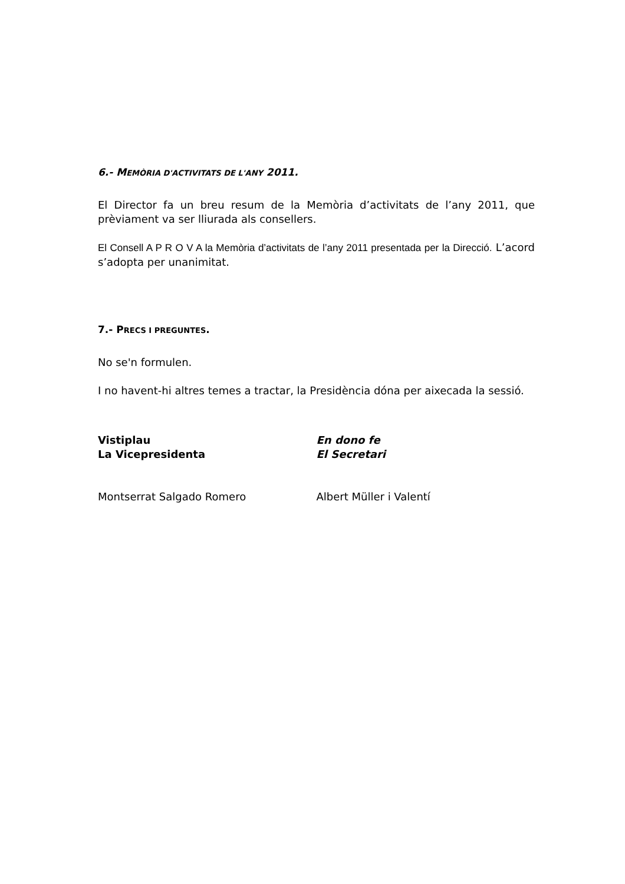6.- MEMÒRIA D'ACTIVITATS DE L'ANY 2011.
El Director fa un breu resum de la Memòria d’activitats de l’any 2011, que prèviament va ser lliurada als consellers.
El Consell A P R O V A la Memòria d’activitats de l’any 2011 presentada per la Direcció. L’acord s’adopta per unanimitat.
7.- PRECS I PREGUNTES.
No se'n formulen.
I no havent-hi altres temes a tractar, la Presidència dóna per aixecada la sessió.
Vistiplau
La Vicepresidenta
En dono fe
El Secretari
Montserrat Salgado Romero Albert Müller i Valentí